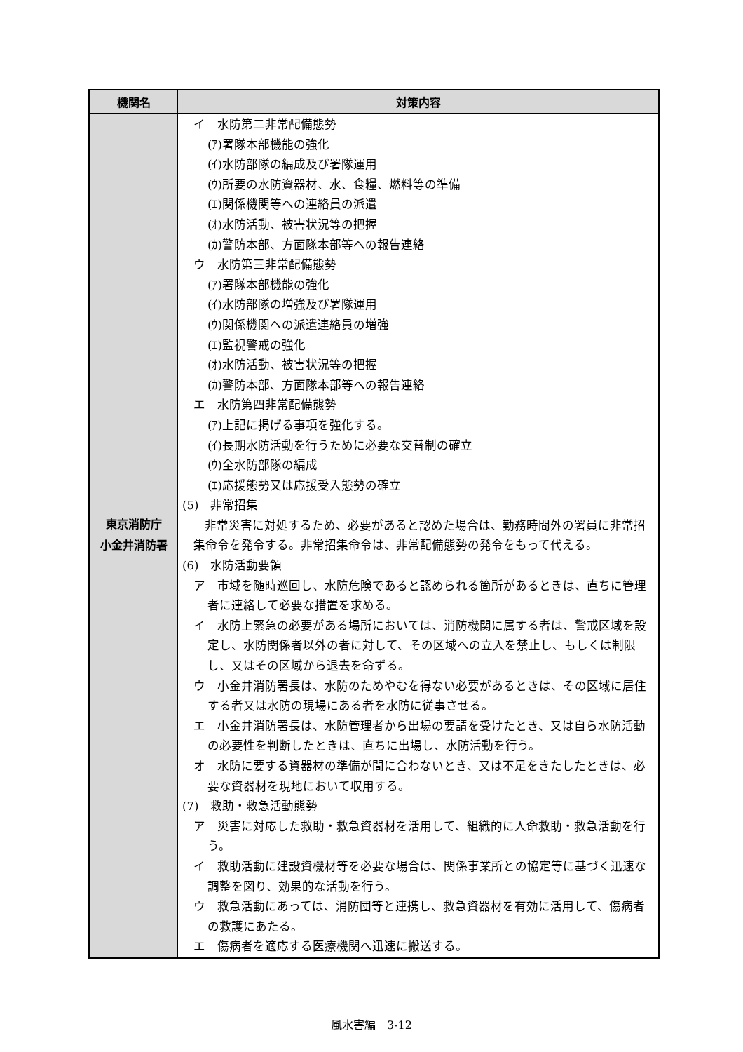| 機関名 | 対策内容 |
| --- | --- |
| 東京消防庁 小金井消防署 | イ 水防第二非常配備態勢 (ｱ)署隊本部機能の強化 (ｲ)水防部隊の編成及び署隊運用 (ｳ)所要の水防資器材、水、食糧、燃料等の準備 (ｴ)関係機関等への連絡員の派遣 (ｵ)水防活動、被害状況等の把握 (ｶ)警防本部、方面隊本部等への報告連絡 ウ 水防第三非常配備態勢 (ｱ)署隊本部機能の強化 (ｲ)水防部隊の増強及び署隊運用 (ｳ)関係機関への派遣連絡員の増強 (ｴ)監視警戒の強化 (ｵ)水防活動、被害状況等の把握 (ｶ)警防本部、方面隊本部等への報告連絡 エ 水防第四非常配備態勢 (ｱ)上記に掲げる事項を強化する。 (ｲ)長期水防活動を行うために必要な交替制の確立 (ｳ)全水防部隊の編成 (ｴ)応援態勢又は応援受入態勢の確立 (5) 非常招集 非常災害に対処するため、必要があると認めた場合は、勤務時間外の署員に非常招集命令を発令する。非常招集命令は、非常配備態勢の発令をもって代える。 (6) 水防活動要領 ア 市域を随時巡回し、水防危険であると認められる箇所があるときは、直ちに管理者に連絡して必要な措置を求める。 イ 水防上緊急の必要がある場所においては、消防機関に属する者は、警戒区域を設定し、水防関係者以外の者に対して、その区域への立入を禁止し、もしくは制限し、又はその区域から退去を命ずる。 ウ 小金井消防署長は、水防のためやむを得ない必要があるときは、その区域に居住する者又は水防の現場にある者を水防に従事させる。 エ 小金井消防署長は、水防管理者から出場の要請を受けたとき、又は自ら水防活動の必要性を判断したときは、直ちに出場し、水防活動を行う。 オ 水防に要する資器材の準備が間に合わないとき、又は不足をきたしたときは、必要な資器材を現地において収用する。 (7) 救助・救急活動態勢 ア 災害に対応した救助・救急資器材を活用して、組織的に人命救助・救急活動を行う。 イ 救助活動に建設資機材等を必要な場合は、関係事業所との協定等に基づく迅速な調整を図り、効果的な活動を行う。 ウ 救急活動にあっては、消防団等と連携し、救急資器材を有効に活用して、傷病者の救護にあたる。 エ 傷病者を適応する医療機関へ迅速に搬送する。 |
風水害編　3-12